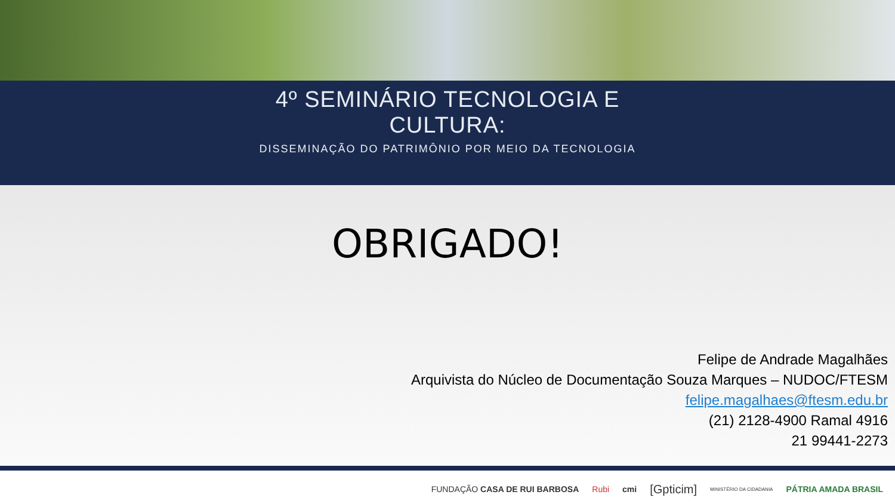4º SEMINÁRIO TECNOLOGIA E
CULTURA:
DISSEMINAÇÃO DO PATRIMÔNIO POR MEIO DA TECNOLOGIA
OBRIGADO!
Felipe de Andrade Magalhães
Arquivista do Núcleo de Documentação Souza Marques – NUDOC/FTESM
felipe.magalhaes@ftesm.edu.br
(21) 2128-4900 Ramal 4916
21 99441-2273
FUNDAÇÃO CASA DE RUI BARBOSA Rubi cmi [Gpticim] MINISTÉRIO DA CIDADANIA PÁTRIA AMADA BRASIL